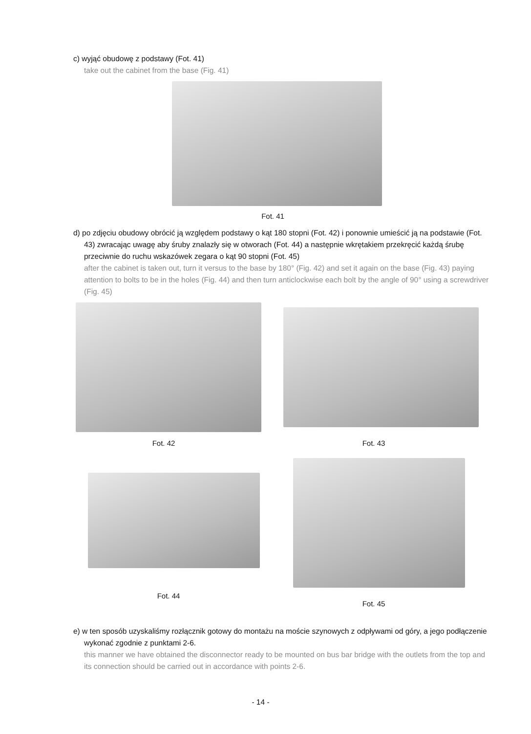c) wyjąć obudowę z podstawy (Fot. 41)
take out the cabinet from the base (Fig. 41)
Fot. 41
d) po zdjęciu obudowy obrócić ją względem podstawy o kąt 180 stopni (Fot. 42) i ponownie umieścić ją na podstawie (Fot. 43) zwracając uwagę aby śruby znalazły się w otworach (Fot. 44) a następnie wkrętakiem przekręcić każdą śrubę przeciwnie do ruchu wskazówek zegara o kąt 90 stopni (Fot. 45)
after the cabinet is taken out, turn it versus to the base by 180° (Fig. 42) and set it again on the base (Fig. 43) paying attention to bolts to be in the holes (Fig. 44) and then turn anticlockwise each bolt by the angle of 90° using a screwdriver (Fig. 45)
Fot. 42
Fot. 43
Fot. 44
Fot. 45
e) w ten sposób uzyskaliśmy rozłącznik gotowy do montażu na moście szynowych z odpływami od góry, a jego podłączenie wykonać zgodnie z punktami 2-6.
this manner we have obtained the disconnector ready to be mounted on bus bar bridge with the outlets from the top and its connection should be carried out in accordance with points 2-6.
- 14 -